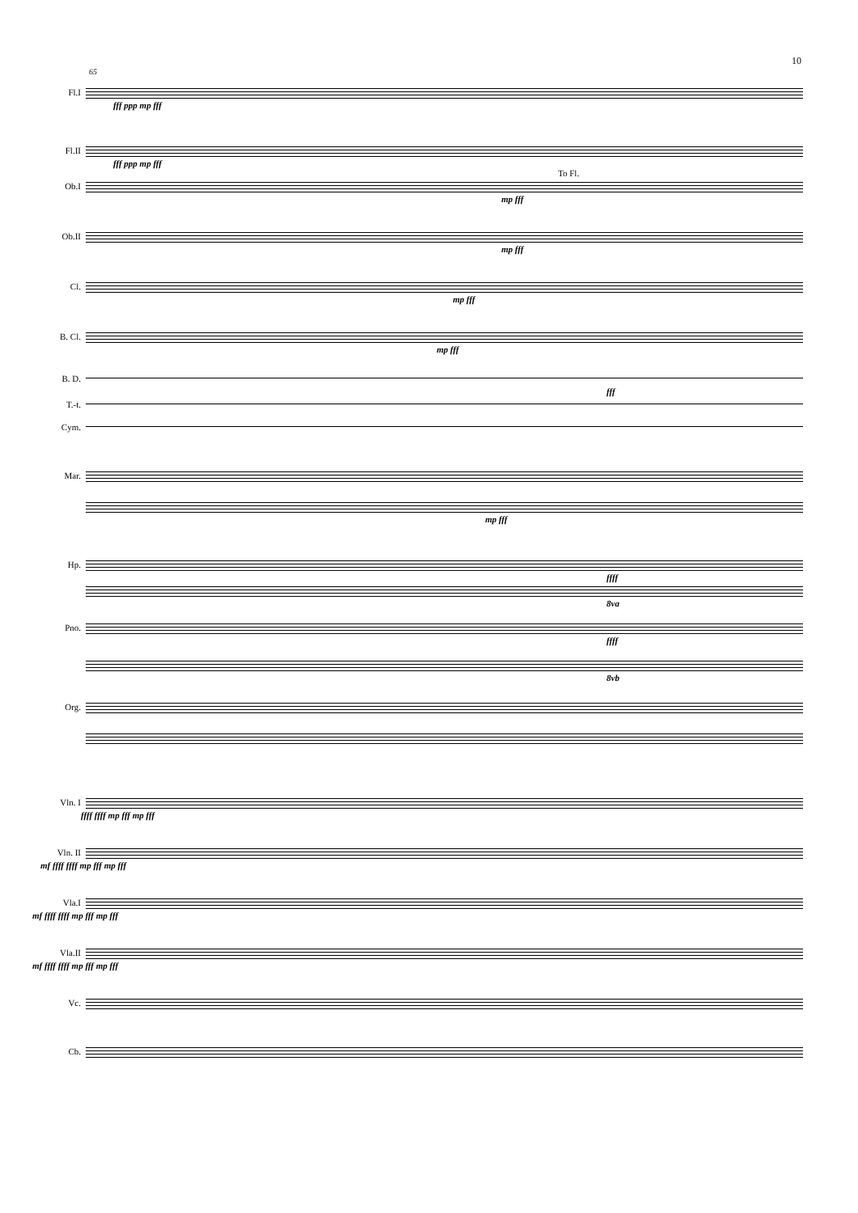10
65
Fl.I
fff ppp mp fff
Fl.II
fff ppp mp fff
To Fl.
Ob.I
mp fff
Ob.II
mp fff
Cl.
mp fff
B. Cl.
mp fff
B. D.
fff
T.-t.
Cym.
Mar.
mp fff
Hp.
ffff
8va
Pno.
ffff
8vb
Org.
Vln. I
ffff ffff mp fff mp fff
Vln. II
mf ffff ffff mp fff mp fff
Vla.I
mf ffff ffff mp fff mp fff
Vla.II
mf ffff ffff mp fff mp fff
Vc.
Cb.